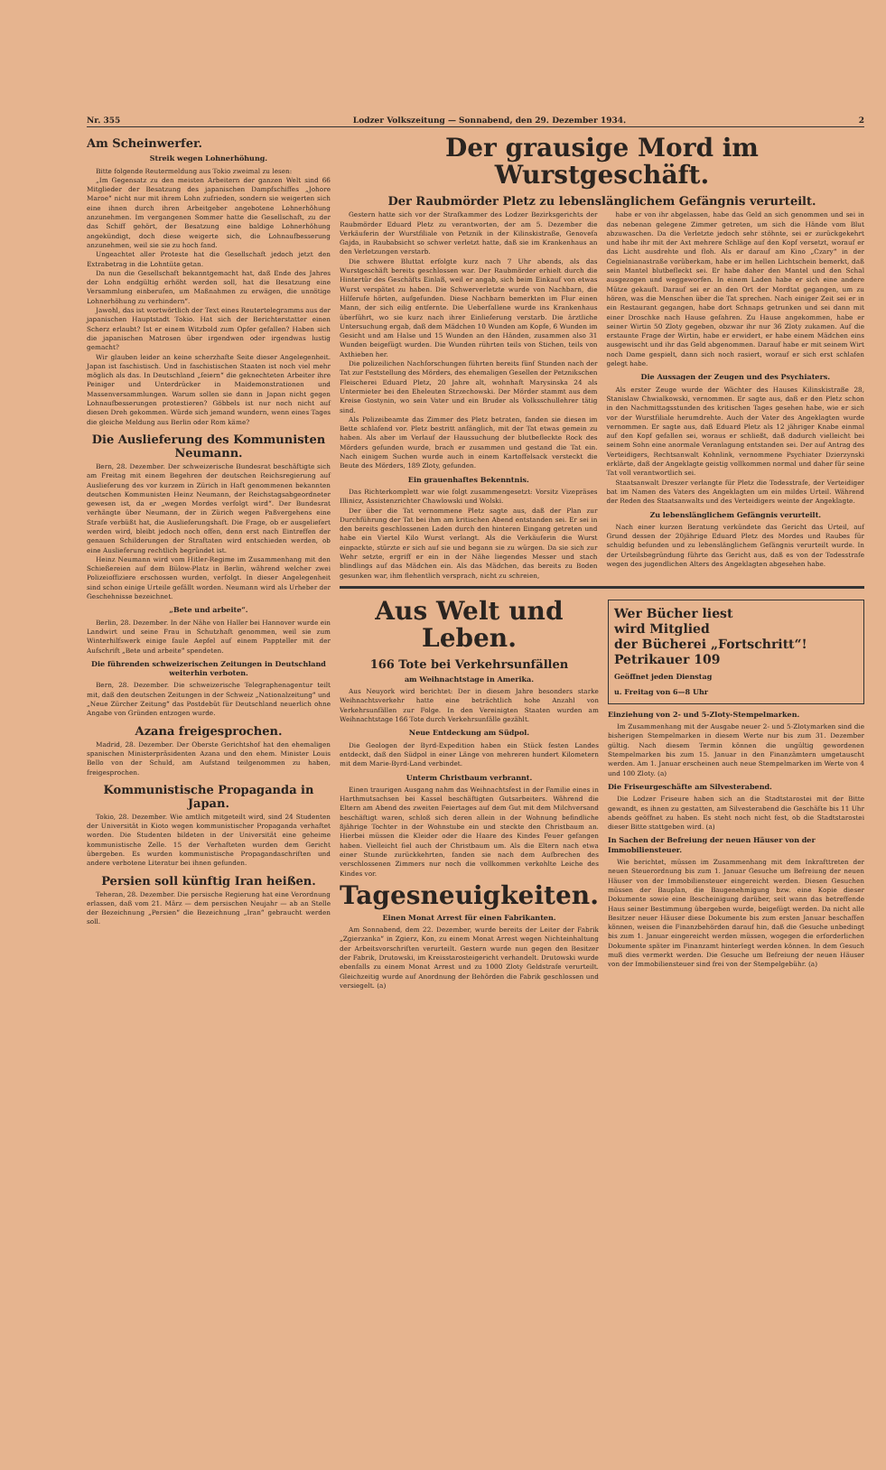Nr. 355 Lodzer Volkszeitung — Sonnabend, den 29. Dezember 1934. 2
Am Scheinwerfer.
Streik wegen Lohnerhöhung.
Bitte folgende Reutermeldung aus Tokio zweimal zu lesen:
„Im Gegensatz zu den meisten Arbeitern der ganzen Welt sind 66 Mitglieder der Besatzung des japanischen Dampfschiffes „Johore Maroe“ nicht nur mit ihrem Lohn zufrieden, sondern sie weigerten sich eine ihnen durch ihren Arbeitgeber angebotene Lohnerhöhung anzunehmen. Im vergangenen Sommer hatte die Gesellschaft, zu der das Schiff gehört, der Besatzung eine baldige Lohnerhöhung angekündigt, doch diese weigerte sich, die Lohnaufbesserung anzunehmen, weil sie sie zu hoch fand.
Ungeachtet aller Proteste hat die Gesellschaft jedoch jetzt den Extrabetrag in die Lohntüte getan.
Da nun die Gesellschaft bekanntgemacht hat, daß Ende des Jahres der Lohn endgültig erhöht werden soll, hat die Besatzung eine Versammlung einberufen, um Maßnahmen zu erwägen, die unnötige Lohnerhöhung zu verhindern“.
Jawohl, das ist wortwörtlich der Text eines Reutertelegramms aus der japanischen Hauptstadt Tokio. Hat sich der Berichterstatter einen Scherz erlaubt? Ist er einem Witzbold zum Opfer gefallen? Haben sich die japanischen Matrosen über irgendwen oder irgendwas lustig gemacht?
Wir glauben leider an keine scherzhafte Seite dieser Angelegenheit. Japan ist faschistisch. Und in faschistischen Staaten ist noch viel mehr möglich als das. In Deutschland „feiern“ die geknechteten Arbeiter ihre Peiniger und Unterdrücker in Maidemonstrationen und Massenversammlungen. Warum sollen sie dann in Japan nicht gegen Lohnaufbesserungen protestieren? Göbbels ist nur noch nicht auf diesen Dreh gekommen. Würde sich jemand wundern, wenn eines Tages die gleiche Meldung aus Berlin oder Rom käme?
Die Auslieferung des Kommunisten Neumann.
Bern, 28. Dezember. Der schweizerische Bundesrat beschäftigte sich am Freitag mit einem Begehren der deutschen Reichsregierung auf Auslieferung des vor kurzem in Zürich in Haft genommenen bekannten deutschen Kommunisten Heinz Neumann, der Reichstagsabgeordneter gewesen ist, da er „wegen Mordes verfolgt wird“. Der Bundesrat verhängte über Neumann, der in Zürich wegen Paßvergehens eine Strafe verbüßt hat, die Auslieferungshaft. Die Frage, ob er ausgeliefert werden wird, bleibt jedoch noch offen, denn erst nach Eintreffen der genauen Schilderungen der Straftaten wird entschieden werden, ob eine Auslieferung rechtlich begründet ist.
Heinz Neumann wird vom Hitler-Regime im Zusammenhang mit den Schießereien auf dem Bülow-Platz in Berlin, während welcher zwei Polizeioffiziere erschossen wurden, verfolgt. In dieser Angelegenheit sind schon einige Urteile gefällt worden. Neumann wird als Urheber der Geschehnisse bezeichnet.
„Bete und arbeite“.
Berlin, 28. Dezember. In der Nähe von Haller bei Hannover wurde ein Landwirt und seine Frau in Schutzhaft genommen, weil sie zum Winterhilfswerk einige faule Aepfel auf einem Pappteller mit der Aufschrift „Bete und arbeite“ spendeten.
Die führenden schweizerischen Zeitungen in Deutschland weiterhin verboten.
Bern, 28. Dezember. Die schweizerische Telegraphenagentur teilt mit, daß den deutschen Zeitungen in der Schweiz „Nationalzeitung“ und „Neue Zürcher Zeitung“ das Postdebüt für Deutschland neuerlich ohne Angabe von Gründen entzogen wurde.
Azana freigesprochen.
Madrid, 28. Dezember. Der Oberste Gerichtshof hat den ehemaligen spanischen Ministerpräsidenten Azana und den ehem. Minister Louis Bello von der Schuld, am Aufstand teilgenommen zu haben, freigesprochen.
Kommunistische Propaganda in Japan.
Tokio, 28. Dezember. Wie amtlich mitgeteilt wird, sind 24 Studenten der Universität in Kioto wegen kommunistischer Propaganda verhaftet worden. Die Studenten bildeten in der Universität eine geheime kommunistische Zelle. 15 der Verhafteten wurden dem Gericht übergeben. Es wurden kommunistische Propagandaschriften und andere verbotene Literatur bei ihnen gefunden.
Persien soll künftig Iran heißen.
Teheran, 28. Dezember. Die persische Regierung hat eine Verordnung erlassen, daß vom 21. März — dem persischen Neujahr — ab an Stelle der Bezeichnung „Persien“ die Bezeichnung „Iran“ gebraucht werden soll.
Der grausige Mord im Wurstgeschäft.
Der Raubmörder Pletz zu lebenslänglichem Gefängnis verurteilt.
Gestern hatte sich vor der Strafkammer des Lodzer Bezirksgerichts der Raubmörder Eduard Pletz zu verantworten, der am 5. Dezember die Verkäuferin der Wurstfiliale von Petznik in der Kilinskistraße, Genovefa Gajda, in Raubabsicht so schwer verletzt hatte, daß sie im Krankenhaus an den Verletzungen verstarb.
Die schwere Bluttat erfolgte kurz nach 7 Uhr abends, als das Wurstgeschäft bereits geschlossen war. Der Raubmörder erhielt durch die Hintertür des Geschäfts Einlaß, weil er angab, sich beim Einkauf von etwas Wurst verspätet zu haben. Die Schwerverletzte wurde von Nachbarn, die Hilferufe hörten, aufgefunden. Diese Nachbarn bemerkten im Flur einen Mann, der sich eilig entfernte. Die Ueberfallene wurde ins Krankenhaus überführt, wo sie kurz nach ihrer Einlieferung verstarb. Die ärztliche Untersuchung ergab, daß dem Mädchen 10 Wunden am Kopfe, 6 Wunden im Gesicht und am Halse und 15 Wunden an den Händen, zusammen also 31 Wunden beigefügt wurden. Die Wunden rührten teils von Stichen, teils von Axthieben her.
Die polizeilichen Nachforschungen führten bereits fünf Stunden nach der Tat zur Feststellung des Mörders, des ehemaligen Gesellen der Petznikschen Fleischerei Eduard Pletz, 20 Jahre alt, wohnhaft Marysinska 24 als Untermieter bei den Eheleuten Strzechowski. Der Mörder stammt aus dem Kreise Gostynin, wo sein Vater und ein Bruder als Volksschullehrer tätig sind.
Als Polizeibeamte das Zimmer des Pletz betraten, fanden sie diesen im Bette schlafend vor. Pletz bestritt anfänglich, mit der Tat etwas gemein zu haben. Als aber im Verlauf der Haussuchung der blutbefleckte Rock des Mörders gefunden wurde, brach er zusammen und gestand die Tat ein. Nach einigem Suchen wurde auch in einem Kartoffelsack versteckt die Beute des Mörders, 189 Zloty, gefunden.
Ein grauenhaftes Bekenntnis.
Das Richterkomplett war wie folgt zusammengesetzt: Vorsitz Vizepräses Illinicz, Assistenzrichter Chawlowski und Wolski.
Der über die Tat vernommene Pletz sagte aus, daß der Plan zur Durchführung der Tat bei ihm am kritischen Abend entstanden sei. Er sei in den bereits geschlossenen Laden durch den hinteren Eingang getreten und habe ein Viertel Kilo Wurst verlangt. Als die Verkäuferin die Wurst einpackte, stürzte er sich auf sie und begann sie zu würgen. Da sie sich zur Wehr setzte, ergriff er ein in der Nähe liegendes Messer und stach blindlings auf das Mädchen ein. Als das Mädchen, das bereits zu Boden gesunken war, ihm flehentlich versprach, nicht zu schreien,
habe er von ihr abgelassen, habe das Geld an sich genommen und sei in das nebenan gelegene Zimmer getreten, um sich die Hände vom Blut abzuwaschen. Da die Verletzte jedoch sehr stöhnte, sei er zurückgekehrt und habe ihr mit der Axt mehrere Schläge auf den Kopf versetzt, worauf er das Licht ausdrehte und floh. Als er darauf am Kino „Czary“ in der Cegielnianastraße vorüberkam, habe er im hellen Lichtschein bemerkt, daß sein Mantel blutbefleckt sei. Er habe daher den Mantel und den Schal ausgezogen und weggeworfen. In einem Laden habe er sich eine andere Mütze gekauft. Darauf sei er an den Ort der Mordtat gegangen, um zu hören, was die Menschen über die Tat sprechen. Nach einiger Zeit sei er in ein Restaurant gegangen, habe dort Schnaps getrunken und sei dann mit einer Droschke nach Hause gefahren. Zu Hause angekommen, habe er seiner Wirtin 50 Zloty gegeben, obzwar ihr nur 36 Zloty zukamen. Auf die erstaunte Frage der Wirtin, habe er erwidert, er habe einem Mädchen eins ausgewischt und ihr das Geld abgenommen. Darauf habe er mit seinem Wirt noch Dame gespielt, dann sich noch rasiert, worauf er sich erst schlafen gelegt habe.
Die Aussagen der Zeugen und des Psychiaters.
Als erster Zeuge wurde der Wächter des Hauses Kilinskistraße 28, Stanislaw Chwialkowski, vernommen. Er sagte aus, daß er den Pletz schon in den Nachmittagsstunden des kritischen Tages gesehen habe, wie er sich vor der Wurstfiliale herumdrehte. Auch der Vater des Angeklagten wurde vernommen. Er sagte aus, daß Eduard Pletz als 12 jähriger Knabe einmal auf den Kopf gefallen sei, woraus er schließt, daß dadurch vielleicht bei seinem Sohn eine anormale Veranlagung entstanden sei. Der auf Antrag des Verteidigers, Rechtsanwalt Kohnlink, vernommene Psychiater Dzierzynski erklärte, daß der Angeklagte geistig vollkommen normal und daher für seine Tat voll verantwortlich sei.
Staatsanwalt Dreszer verlangte für Pletz die Todesstrafe, der Verteidiger bat im Namen des Vaters des Angeklagten um ein mildes Urteil. Während der Reden des Staatsanwalts und des Verteidigers weinte der Angeklagte.
Zu lebenslänglichem Gefängnis verurteilt.
Nach einer kurzen Beratung verkündete das Gericht das Urteil, auf Grund dessen der 20jährige Eduard Pletz des Mordes und Raubes für schuldig befunden und zu lebenslänglichem Gefängnis verurteilt wurde. In der Urteilsbegründung führte das Gericht aus, daß es von der Todesstrafe wegen des jugendlichen Alters des Angeklagten abgesehen habe.
Aus Welt und Leben.
166 Tote bei Verkehrsunfällen
am Weihnachtstage in Amerika.
Aus Neuyork wird berichtet: Der in diesem Jahre besonders starke Weihnachtsverkehr hatte eine beträchtlich hohe Anzahl von Verkehrsunfällen zur Folge. In den Vereinigten Staaten wurden am Weihnachtstage 166 Tote durch Verkehrsunfälle gezählt.
Neue Entdeckung am Südpol.
Die Geologen der Byrd-Expedition haben ein Stück festen Landes entdeckt, daß den Südpol in einer Länge von mehreren hundert Kilometern mit dem Marie-Byrd-Land verbindet.
Unterm Christbaum verbrannt.
Einen traurigen Ausgang nahm das Weihnachtsfest in der Familie eines in Harthmutsachsen bei Kassel beschäftigten Gutsarbeiters. Während die Eltern am Abend des zweiten Feiertages auf dem Gut mit dem Milchversand beschäftigt waren, schloß sich deren allein in der Wohnung befindliche 8jährige Tochter in der Wohnstube ein und steckte den Christbaum an. Hierbei müssen die Kleider oder die Haare des Kindes Feuer gefangen haben. Vielleicht fiel auch der Christbaum um. Als die Eltern nach etwa einer Stunde zurückkehrten, fanden sie nach dem Aufbrechen des verschlossenen Zimmers nur noch die vollkommen verkohlte Leiche des Kindes vor.
Tagesneuigkeiten.
Einen Monat Arrest für einen Fabrikanten.
Am Sonnabend, dem 22. Dezember, wurde bereits der Leiter der Fabrik „Zgierzanka“ in Zgierz, Kon, zu einem Monat Arrest wegen Nichteinhaltung der Arbeitsvorschriften verurteilt. Gestern wurde nun gegen den Besitzer der Fabrik, Drutowski, im Kreisstarosteigericht verhandelt. Drutowski wurde ebenfalls zu einem Monat Arrest und zu 1000 Zloty Geldstrafe verurteilt. Gleichzeitig wurde auf Anordnung der Behörden die Fabrik geschlossen und versiegelt. (a)
Wer Bücher liest
wird Mitglied
der Bücherei „Fortschritt“!
Petrikauer 109
Geöffnet jeden Dienstag
u. Freitag von 6—8 Uhr
Einziehung von 2- und 5-Zloty-Stempelmarken.
Im Zusammenhang mit der Ausgabe neuer 2- und 5-Zlotymarken sind die bisherigen Stempelmarken in diesem Werte nur bis zum 31. Dezember gültig. Nach diesem Termin können die ungültig gewordenen Stempelmarken bis zum 15. Januar in den Finanzämtern umgetauscht werden. Am 1. Januar erscheinen auch neue Stempelmarken im Werte von 4 und 100 Zloty. (a)
Die Friseurgeschäfte am Silvesterabend.
Die Lodzer Friseure haben sich an die Stadtstarostei mit der Bitte gewandt, es ihnen zu gestatten, am Silvesterabend die Geschäfte bis 11 Uhr abends geöffnet zu haben. Es steht noch nicht fest, ob die Stadtstarostei dieser Bitte stattgeben wird. (a)
In Sachen der Befreiung der neuen Häuser von der Immobiliensteuer.
Wie berichtet, müssen im Zusammenhang mit dem Inkrafttreten der neuen Steuerordnung bis zum 1. Januar Gesuche um Befreiung der neuen Häuser von der Immobiliensteuer eingereicht werden. Diesen Gesuchen müssen der Bauplan, die Baugenehmigung bzw. eine Kopie dieser Dokumente sowie eine Bescheinigung darüber, seit wann das betreffende Haus seiner Bestimmung übergeben wurde, beigefügt werden. Da nicht alle Besitzer neuer Häuser diese Dokumente bis zum ersten Januar beschaffen können, weisen die Finanzbehörden darauf hin, daß die Gesuche unbedingt bis zum 1. Januar eingereicht werden müssen, wogegen die erforderlichen Dokumente später im Finanzamt hinterlegt werden können. In dem Gesuch muß dies vermerkt werden. Die Gesuche um Befreiung der neuen Häuser von der Immobiliensteuer sind frei von der Stempelgebühr. (a)